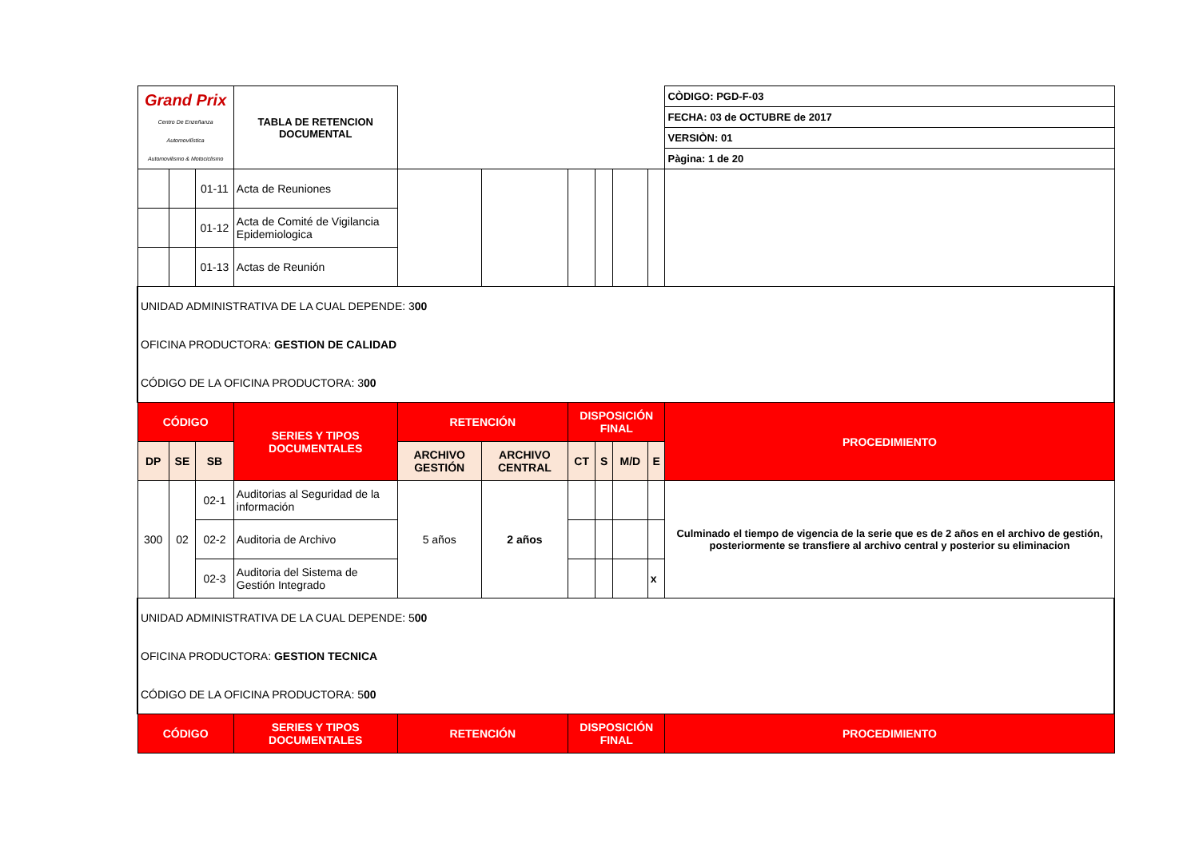| Grand Prix Centro De Enzeñanza Automovilística Automovilismo & Motociclismo | | | TABLA DE RETENCION DOCUMENTAL | | | | | | | CÒDIGO: PGD-F-03 |
| | | | | | | | | | | FECHA: 03 de OCTUBRE de 2017 |
| | | | | | | | | | | VERSIÒN: 01 |
| | | | | | | | | | | Pàgina: 1 de 20 |
| | | 01-11 | Acta de Reuniones | | | | | | | |
| | | 01-12 | Acta de Comité de Vigilancia Epidemiologica | | | | | | | |
| | | 01-13 | Actas de Reunión | | | | | | | |
| UNIDAD ADMINISTRATIVA DE LA CUAL DEPENDE: 3 00 | | | | | | | | | | |
| OFICINA PRODUCTORA: GESTION DE CALIDAD | | | | | | | | | | |
| CÓDIGO DE LA OFICINA PRODUCTORA: 3 00 | | | | | | | | | | |
| CÓDIGO | | | SERIES Y TIPOS DOCUMENTALES | RETENCIÓN | | DISPOSICIÓN FINAL | | | | PROCEDIMIENTO |
| DP | SE | SB | | ARCHIVO GESTIÓN | ARCHIVO CENTRAL | CT | S | M/D | E | |
| 300 | 02 | 02-1 | Auditorias al Seguridad de la información | 5 años | 2 años | | | | | Culminado el tiempo de vigencia de la serie que es de 2 años en el archivo de gestión, posteriormente se transfiere al archivo central y posterior su eliminacion |
| | | 02-2 | Auditoria de Archivo | | | | | | | |
| | | 02-3 | Auditoria del Sistema de Gestión Integrado | | | | | | x | |
| UNIDAD ADMINISTRATIVA DE LA CUAL DEPENDE: 5 00 | | | | | | | | | | |
| OFICINA PRODUCTORA: GESTION TECNICA | | | | | | | | | | |
| CÓDIGO DE LA OFICINA PRODUCTORA: 5 00 | | | | | | | | | | |
| CÓDIGO | | | SERIES Y TIPOS DOCUMENTALES | RETENCIÓN | | DISPOSICIÓN FINAL | | | | PROCEDIMIENTO |